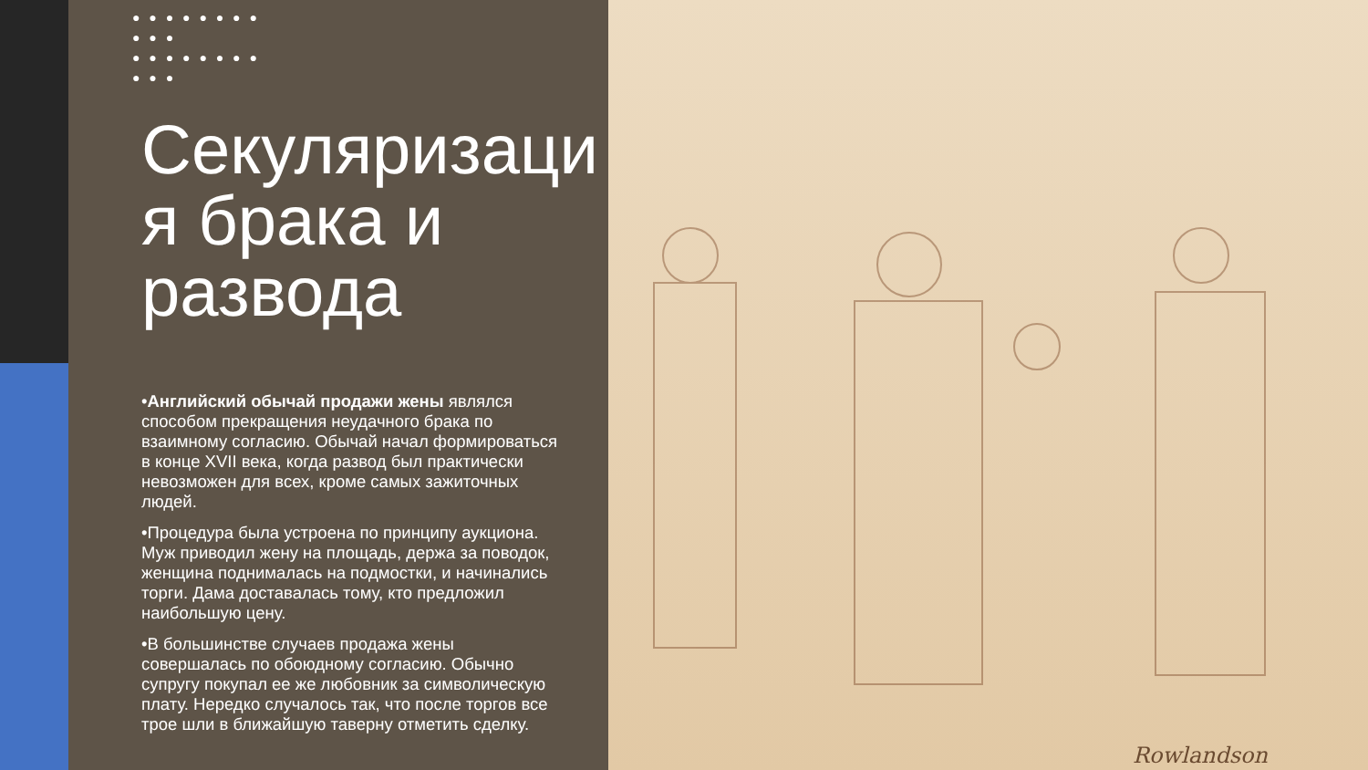Rowlandson
● ● ● ● ● ● ● ● ● ● ●
● ● ● ● ● ● ● ● ● ● ●
Секуляризаци я брака и развода
•Английский обычай продажи жены являлся способом прекращения неудачного брака по взаимному согласию. Обычай начал формироваться в конце XVII века, когда развод был практически невозможен для всех, кроме самых зажиточных людей.
•Процедура была устроена по принципу аукциона. Муж приводил жену на площадь, держа за поводок, женщина поднималась на подмостки, и начинались торги. Дама доставалась тому, кто предложил наибольшую цену.
•В большинстве случаев продажа жены совершалась по обоюдному согласию. Обычно супругу покупал ее же любовник за символическую плату. Нередко случалось так, что после торгов все трое шли в ближайшую таверну отметить сделку.